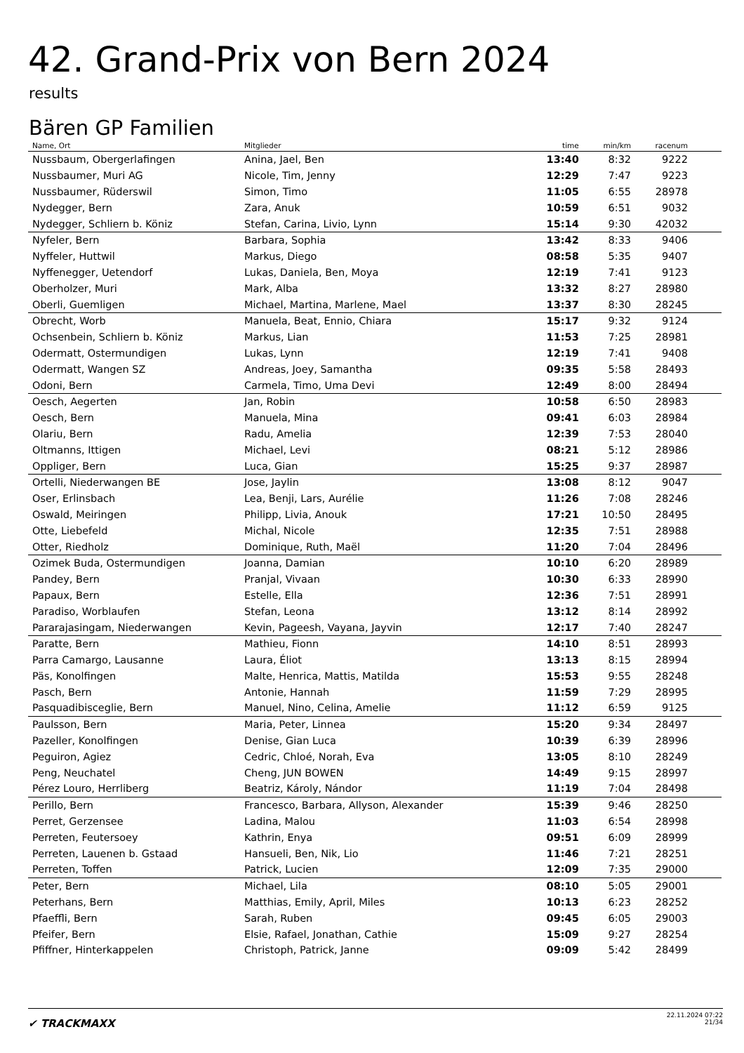42. Grand-Prix von Bern 2024
results
Bären GP Familien
| Name, Ort | Mitglieder | time | min/km | racenum | |
| --- | --- | --- | --- | --- | --- |
| Nussbaum, Obergerlafingen | Anina, Jael, Ben | 13:40 | 8:32 | 9222 | |
| Nussbaumer, Muri AG | Nicole, Tim, Jenny | 12:29 | 7:47 | 9223 | |
| Nussbaumer, Rüderswil | Simon, Timo | 11:05 | 6:55 | 28978 | |
| Nydegger, Bern | Zara, Anuk | 10:59 | 6:51 | 9032 | |
| Nydegger, Schliern b. Köniz | Stefan, Carina, Livio, Lynn | 15:14 | 9:30 | 42032 | |
| Nyfeler, Bern | Barbara, Sophia | 13:42 | 8:33 | 9406 | |
| Nyffeler, Huttwil | Markus, Diego | 08:58 | 5:35 | 9407 | |
| Nyffenegger, Uetendorf | Lukas, Daniela, Ben, Moya | 12:19 | 7:41 | 9123 | |
| Oberholzer, Muri | Mark, Alba | 13:32 | 8:27 | 28980 | |
| Oberli, Guemligen | Michael, Martina, Marlene, Mael | 13:37 | 8:30 | 28245 | |
| Obrecht, Worb | Manuela, Beat, Ennio, Chiara | 15:17 | 9:32 | 9124 | |
| Ochsenbein, Schliern b. Köniz | Markus, Lian | 11:53 | 7:25 | 28981 | |
| Odermatt, Ostermundigen | Lukas, Lynn | 12:19 | 7:41 | 9408 | |
| Odermatt, Wangen SZ | Andreas, Joey, Samantha | 09:35 | 5:58 | 28493 | |
| Odoni, Bern | Carmela, Timo, Uma Devi | 12:49 | 8:00 | 28494 | |
| Oesch, Aegerten | Jan, Robin | 10:58 | 6:50 | 28983 | |
| Oesch, Bern | Manuela, Mina | 09:41 | 6:03 | 28984 | |
| Olariu, Bern | Radu, Amelia | 12:39 | 7:53 | 28040 | |
| Oltmanns, Ittigen | Michael, Levi | 08:21 | 5:12 | 28986 | |
| Oppliger, Bern | Luca, Gian | 15:25 | 9:37 | 28987 | |
| Ortelli, Niederwangen BE | Jose, Jaylin | 13:08 | 8:12 | 9047 | |
| Oser, Erlinsbach | Lea, Benji, Lars, Aurélie | 11:26 | 7:08 | 28246 | |
| Oswald, Meiringen | Philipp, Livia, Anouk | 17:21 | 10:50 | 28495 | |
| Otte, Liebefeld | Michal, Nicole | 12:35 | 7:51 | 28988 | |
| Otter, Riedholz | Dominique, Ruth, Maël | 11:20 | 7:04 | 28496 | |
| Ozimek Buda, Ostermundigen | Joanna, Damian | 10:10 | 6:20 | 28989 | |
| Pandey, Bern | Pranjal, Vivaan | 10:30 | 6:33 | 28990 | |
| Papaux, Bern | Estelle, Ella | 12:36 | 7:51 | 28991 | |
| Paradiso, Worblaufen | Stefan, Leona | 13:12 | 8:14 | 28992 | |
| Pararajasingam, Niederwangen | Kevin, Pageesh, Vayana, Jayvin | 12:17 | 7:40 | 28247 | |
| Paratte, Bern | Mathieu, Fionn | 14:10 | 8:51 | 28993 | |
| Parra Camargo, Lausanne | Laura, Éliot | 13:13 | 8:15 | 28994 | |
| Päs, Konolfingen | Malte, Henrica, Mattis, Matilda | 15:53 | 9:55 | 28248 | |
| Pasch, Bern | Antonie, Hannah | 11:59 | 7:29 | 28995 | |
| Pasquadibisceglie, Bern | Manuel, Nino, Celina, Amelie | 11:12 | 6:59 | 9125 | |
| Paulsson, Bern | Maria, Peter, Linnea | 15:20 | 9:34 | 28497 | |
| Pazeller, Konolfingen | Denise, Gian Luca | 10:39 | 6:39 | 28996 | |
| Peguiron, Agiez | Cedric, Chloé, Norah, Eva | 13:05 | 8:10 | 28249 | |
| Peng, Neuchatel | Cheng, JUN BOWEN | 14:49 | 9:15 | 28997 | |
| Pérez Louro, Herrliberg | Beatriz, Károly, Nándor | 11:19 | 7:04 | 28498 | |
| Perillo, Bern | Francesco, Barbara, Allyson, Alexander | 15:39 | 9:46 | 28250 | |
| Perret, Gerzensee | Ladina, Malou | 11:03 | 6:54 | 28998 | |
| Perreten, Feutersoey | Kathrin, Enya | 09:51 | 6:09 | 28999 | |
| Perreten, Lauenen b. Gstaad | Hansueli, Ben, Nik, Lio | 11:46 | 7:21 | 28251 | |
| Perreten, Toffen | Patrick, Lucien | 12:09 | 7:35 | 29000 | |
| Peter, Bern | Michael, Lila | 08:10 | 5:05 | 29001 | |
| Peterhans, Bern | Matthias, Emily, April, Miles | 10:13 | 6:23 | 28252 | |
| Pfaeffli, Bern | Sarah, Ruben | 09:45 | 6:05 | 29003 | |
| Pfeifer, Bern | Elsie, Rafael, Jonathan, Cathie | 15:09 | 9:27 | 28254 | |
| Pfiffner, Hinterkappelen | Christoph, Patrick, Janne | 09:09 | 5:42 | 28499 | |
✔ TRACKMAXX
22.11.2024 07:22
21/34